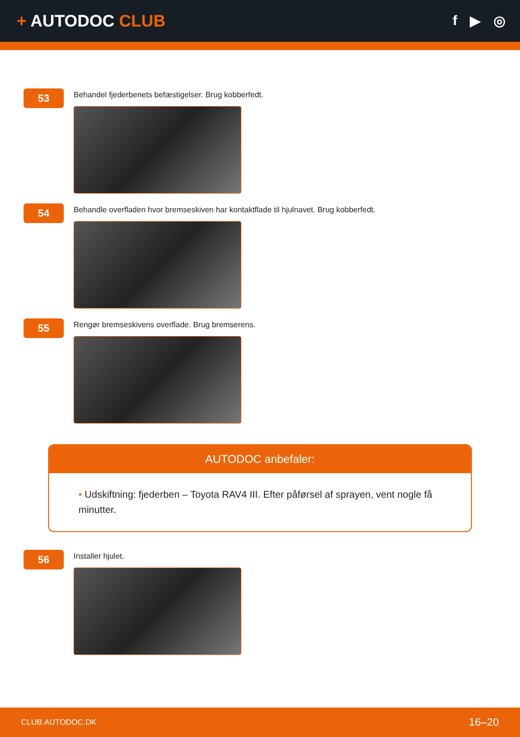+ AUTODOC CLUB
f ▶ ◎
53
Behandel fjederbenets befæstigelser. Brug kobberfedt.
54
Behandle overfladen hvor bremseskiven har kontaktflade til hjulnavet. Brug kobberfedt.
55
Rengør bremseskivens overflade. Brug bremserens.
AUTODOC anbefaler:
• Udskiftning: fjederben – Toyota RAV4 III. Efter påførsel af sprayen, vent nogle få minutter.
56
Installer hjulet.
CLUB.AUTODOC.DK 16–20